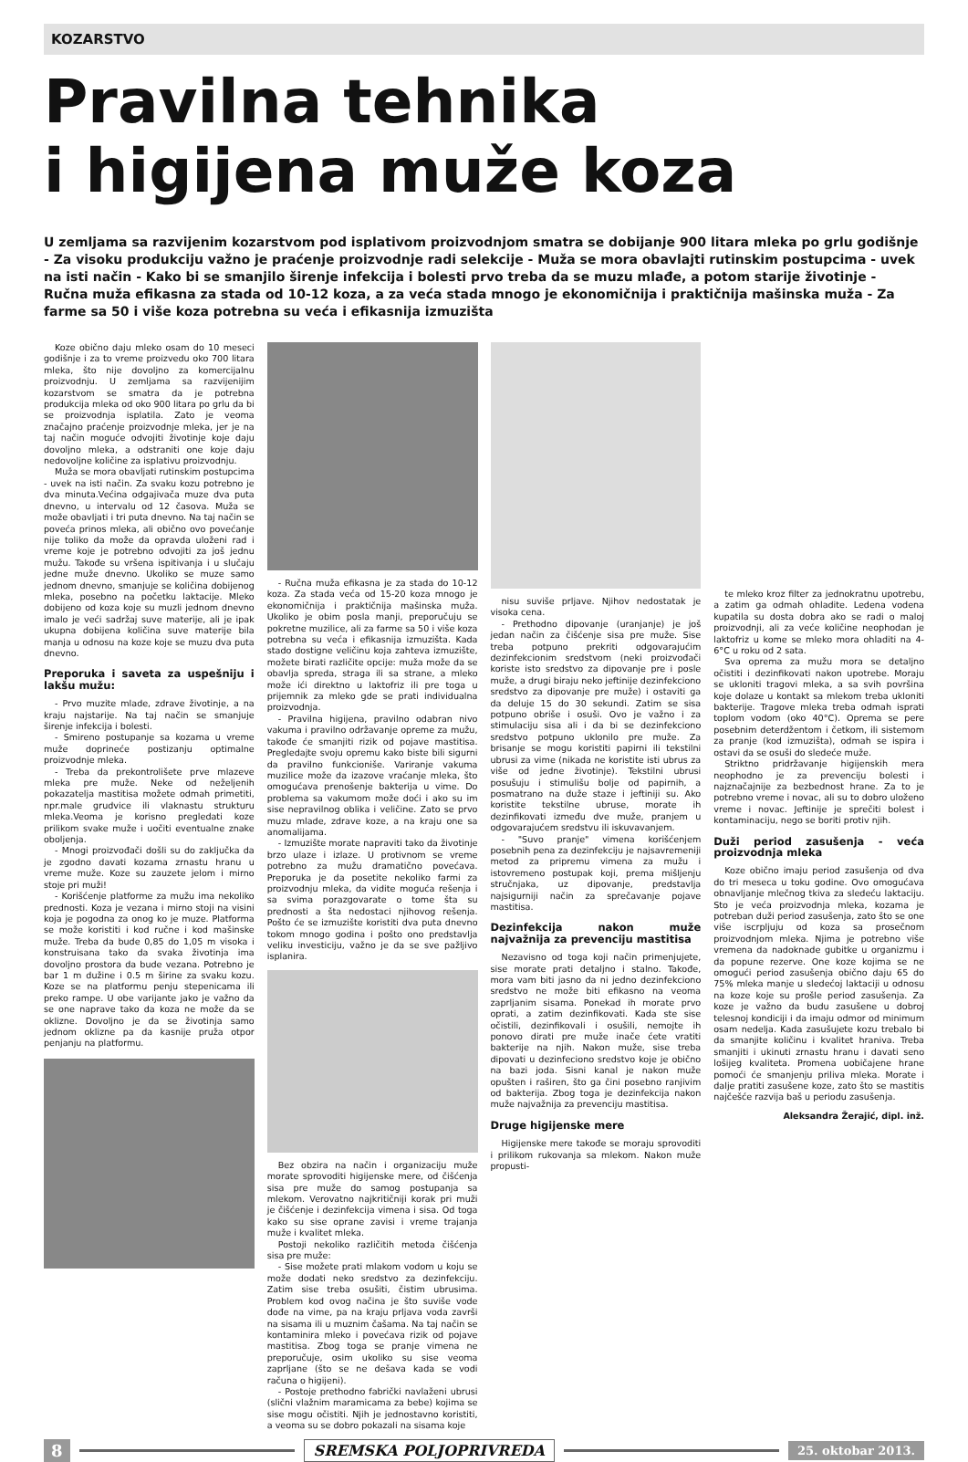KOZARSTVO
Pravilna tehnika
i higijena muže koza
U zemljama sa razvijenim kozarstvom pod isplativom proizvodnjom smatra se dobijanje 900 litara mleka po grlu godišnje - Za visoku produkciju važno je praćenje proizvodnje radi selekcije - Muža se mora obavlajti rutinskim postupcima - uvek na isti način - Kako bi se smanjilo širenje infekcija i bolesti prvo treba da se muzu mlađe, a potom starije životinje - Ručna muža efikasna za stada od 10-12 koza, a za veća stada mnogo je ekonomičnija i praktičnija mašinska muža - Za farme sa 50 i više koza potrebna su veća i efikasnija izmuzišta
Koze obično daju mleko osam do 10 meseci godišnje i za to vreme proizvedu oko 700 litara mleka, što nije dovoljno za komercijalnu proizvodnju. U zemljama sa razvijenijim kozarstvom se smatra da je potrebna produkcija mleka od oko 900 litara po grlu da bi se proizvodnja isplatila. Zato je veoma značajno praćenje proizvodnje mleka, jer je na taj način moguće odvojiti životinje koje daju dovoljno mleka, a odstraniti one koje daju nedovoljne količine za isplativu proizvodnju.
Muža se mora obavljati rutinskim postupcima - uvek na isti način. Za svaku kozu potrebno je dva minuta.Većina odgajivača muze dva puta dnevno, u intervalu od 12 časova. Muža se može obavljati i tri puta dnevno. Na taj način se poveća prinos mleka, ali obično ovo povećanje nije toliko da može da opravda uloženi rad i vreme koje je potrebno odvojiti za još jednu mužu. Takođe su vršena ispitivanja i u slučaju jedne muže dnevno. Ukoliko se muze samo jednom dnevno, smanjuje se količina dobijenog mleka, posebno na početku laktacije. Mleko dobijeno od koza koje su muzli jednom dnevno imalo je veći sadržaj suve materije, ali je ipak ukupna dobijena količina suve materije bila manja u odnosu na koze koje se muzu dva puta dnevno.
Preporuka i saveta za uspešniju i lakšu mužu:
- Prvo muzite mlade, zdrave životinje, a na kraju najstarije. Na taj način se smanjuje širenje infekcija i bolesti.
- Smireno postupanje sa kozama u vreme muže doprineće postizanju optimalne proizvodnje mleka.
- Treba da prekontrolišete prve mlazeve mleka pre muže. Neke od neželjenih pokazatelja mastitisa možete odmah primetiti, npr.male grudvice ili vlaknastu strukturu mleka.Veoma je korisno pregledati koze prilikom svake muže i uočiti eventualne znake oboljenja.
- Mnogi proizvođači došli su do zaključka da je zgodno davati kozama zrnastu hranu u vreme muže. Koze su zauzete jelom i mirno stoje pri muži!
- Korišćenje platforme za mužu ima nekoliko prednosti. Koza je vezana i mirno stoji na visini koja je pogodna za onog ko je muze. Platforma se može koristiti i kod ručne i kod mašinske muže. Treba da bude 0,85 do 1,05 m visoka i konstruisana tako da svaka životinja ima dovoljno prostora da bude vezana. Potrebno je bar 1 m dužine i 0.5 m širine za svaku kozu. Koze se na platformu penju stepenicama ili preko rampe. U obe varijante jako je važno da se one naprave tako da koza ne može da se oklizne. Dovoljno je da se životinja samo jednom oklizne pa da kasnije pruža otpor penjanju na platformu.
- Ručna muža efikasna je za stada do 10-12 koza. Za stada veća od 15-20 koza mnogo je ekonomičnija i praktičnija mašinska muža. Ukoliko je obim posla manji, preporučuju se pokretne muzilice, ali za farme sa 50 i više koza potrebna su veća i efikasnija izmuzišta. Kada stado dostigne veličinu koja zahteva izmuzište, možete birati različite opcije: muža može da se obavlja spreda, straga ili sa strane, a mleko može ići direktno u laktofriz ili pre toga u prijemnik za mleko gde se prati individualna proizvodnja.
- Pravilna higijena, pravilno odabran nivo vakuma i pravilno održavanje opreme za mužu, takođe će smanjiti rizik od pojave mastitisa. Pregledajte svoju opremu kako biste bili sigurni da pravilno funkcioniše. Variranje vakuma muzilice može da izazove vraćanje mleka, što omogućava prenošenje bakterija u vime. Do problema sa vakumom može doći i ako su im sise nepravilnog oblika i veličine. Zato se prvo muzu mlade, zdrave koze, a na kraju one sa anomalijama.
- Izmuzište morate napraviti tako da životinje brzo ulaze i izlaze. U protivnom se vreme potrebno za mužu dramatično povećava. Preporuka je da posetite nekoliko farmi za proizvodnju mleka, da vidite moguća rešenja i sa svima porazgovarate o tome šta su prednosti a šta nedostaci njihovog rešenja. Pošto će se izmuzište koristiti dva puta dnevno tokom mnogo godina i pošto ono predstavlja veliku investiciju, važno je da se sve pažljivo isplanira.
Bez obzira na način i organizaciju muže morate sprovoditi higijenske mere, od čišćenja sisa pre muže do samog postupanja sa mlekom. Verovatno najkritičniji korak pri muži je čišćenje i dezinfekcija vimena i sisa. Od toga kako su sise oprane zavisi i vreme trajanja muže i kvalitet mleka.
Postoji nekoliko različitih metoda čišćenja sisa pre muže:
- Sise možete prati mlakom vodom u koju se može dodati neko sredstvo za dezinfekciju. Zatim sise treba osušiti, čistim ubrusima. Problem kod ovog načina je što suviše vode dođe na vime, pa na kraju prljava voda završi na sisama ili u muznim čašama. Na taj način se kontaminira mleko i povećava rizik od pojave mastitisa. Zbog toga se pranje vimena ne preporučuje, osim ukoliko su sise veoma zaprljane (što se ne dešava kada se vodi računa o higijeni).
- Postoje prethodno fabrički navlaženi ubrusi (slični vlažnim maramicama za bebe) kojima se sise mogu očistiti. Njih je jednostavno koristiti, a veoma su se dobro pokazali na sisama koje
nisu suviše prljave. Njihov nedostatak je visoka cena.
- Prethodno dipovanje (uranjanje) je još jedan način za čišćenje sisa pre muže. Sise treba potpuno prekriti odgovarajućim dezinfekcionim sredstvom (neki proizvođači koriste isto sredstvo za dipovanje pre i posle muže, a drugi biraju neko jeftinije dezinfekciono sredstvo za dipovanje pre muže) i ostaviti ga da deluje 15 do 30 sekundi. Zatim se sisa potpuno obriše i osuši. Ovo je važno i za stimulaciju sisa ali i da bi se dezinfekciono sredstvo potpuno uklonilo pre muže. Za brisanje se mogu koristiti papirni ili tekstilni ubrusi za vime (nikada ne koristite isti ubrus za više od jedne životinje). Tekstilni ubrusi posušuju i stimulišu bolje od papirnih, a posmatrano na duže staze i jeftiniji su. Ako koristite tekstilne ubruse, morate ih dezinfikovati između dve muže, pranjem u odgovarajućem sredstvu ili iskuvavanjem.
- "Suvo pranje" vimena korišćenjem posebnih pena za dezinfekciju je najsavremeniji metod za pripremu vimena za mužu i istovremeno postupak koji, prema mišljenju stručnjaka, uz dipovanje, predstavlja najsigurniji način za sprečavanje pojave mastitisa.
Dezinfekcija nakon muže najvažnija za prevenciju mastitisa
Nezavisno od toga koji način primenjujete, sise morate prati detaljno i stalno. Takođe, mora vam biti jasno da ni jedno dezinfekciono sredstvo ne može biti efikasno na veoma zaprljanim sisama. Ponekad ih morate prvo oprati, a zatim dezinfikovati. Kada ste sise očistili, dezinfikovali i osušili, nemojte ih ponovo dirati pre muže inače ćete vratiti bakterije na njih. Nakon muže, sise treba dipovati u dezinfeciono sredstvo koje je obično na bazi joda. Sisni kanal je nakon muže opušten i raširen, što ga čini posebno ranjivim od bakterija. Zbog toga je dezinfekcija nakon muže najvažnija za prevenciju mastitisa.
Druge higijenske mere
Higijenske mere takođe se moraju sprovoditi i prilikom rukovanja sa mlekom. Nakon muže propusti-
te mleko kroz filter za jednokratnu upotrebu, a zatim ga odmah ohladite. Ledena vodena kupatila su dosta dobra ako se radi o maloj proizvodnji, ali za veće količine neophodan je laktofriz u kome se mleko mora ohladiti na 4-6°C u roku od 2 sata.
Sva oprema za mužu mora se detaljno očistiti i dezinfikovati nakon upotrebe. Moraju se ukloniti tragovi mleka, a sa svih površina koje dolaze u kontakt sa mlekom treba ukloniti bakterije. Tragove mleka treba odmah isprati toplom vodom (oko 40°C). Oprema se pere posebnim deterdžentom i četkom, ili sistemom za pranje (kod izmuzišta), odmah se ispira i ostavi da se osuši do sledeće muže.
Striktno pridržavanje higijenskih mera neophodno je za prevenciju bolesti i najznačajnije za bezbednost hrane. Za to je potrebno vreme i novac, ali su to dobro uloženo vreme i novac. Jeftinije je sprečiti bolest i kontaminaciju, nego se boriti protiv njih.
Duži period zasušenja - veća proizvodnja mleka
Koze obično imaju period zasušenja od dva do tri meseca u toku godine. Ovo omogućava obnavljanje mlečnog tkiva za sledeću laktaciju. Sto je veća proizvodnja mleka, kozama je potreban duži period zasušenja, zato što se one više iscrpljuju od koza sa prosečnom proizvodnjom mleka. Njima je potrebno više vremena da nadoknade gubitke u organizmu i da popune rezerve. One koze kojima se ne omogući period zasušenja obično daju 65 do 75% mleka manje u sledećoj laktaciji u odnosu na koze koje su prošle period zasušenja. Za koze je važno da budu zasušene u dobroj telesnoj kondiciji i da imaju odmor od minimum osam nedelja. Kada zasušujete kozu trebalo bi da smanjite količinu i kvalitet hraniva. Treba smanjiti i ukinuti zrnastu hranu i davati seno lošijeg kvaliteta. Promena uobičajene hrane pomoći će smanjenju priliva mleka. Morate i dalje pratiti zasušene koze, zato što se mastitis najčešće razvija baš u periodu zasušenja.
Aleksandra Žerajić, dipl. inž.
8 SREMSKA POLJOPRIVREDA 25. oktobar 2013.